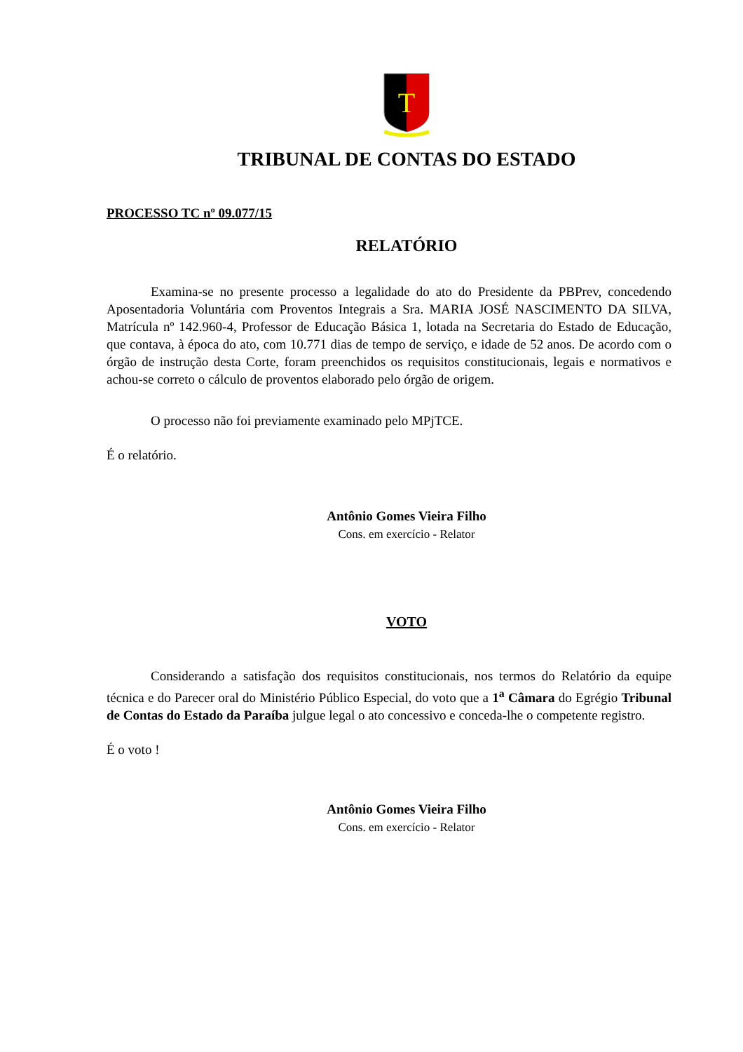T
TRIBUNAL DE CONTAS DO ESTADO
PROCESSO TC nº 09.077/15
RELATÓRIO
Examina-se no presente processo a legalidade do ato do Presidente da PBPrev, concedendo Aposentadoria Voluntária com Proventos Integrais a Sra. MARIA JOSÉ NASCIMENTO DA SILVA, Matrícula nº 142.960-4, Professor de Educação Básica 1, lotada na Secretaria do Estado de Educação, que contava, à época do ato, com 10.771 dias de tempo de serviço, e idade de 52 anos. De acordo com o órgão de instrução desta Corte, foram preenchidos os requisitos constitucionais, legais e normativos e achou-se correto o cálculo de proventos elaborado pelo órgão de origem.
O processo não foi previamente examinado pelo MPjTCE.
É o relatório.
Antônio Gomes Vieira Filho
Cons. em exercício - Relator
VOTO
Considerando a satisfação dos requisitos constitucionais, nos termos do Relatório da equipe técnica e do Parecer oral do Ministério Público Especial, do voto que a 1<sup>a</sup> Câmara do Egrégio Tribunal de Contas do Estado da Paraíba julgue legal o ato concessivo e conceda-lhe o competente registro.
É o voto !
Antônio Gomes Vieira Filho
Cons. em exercício - Relator